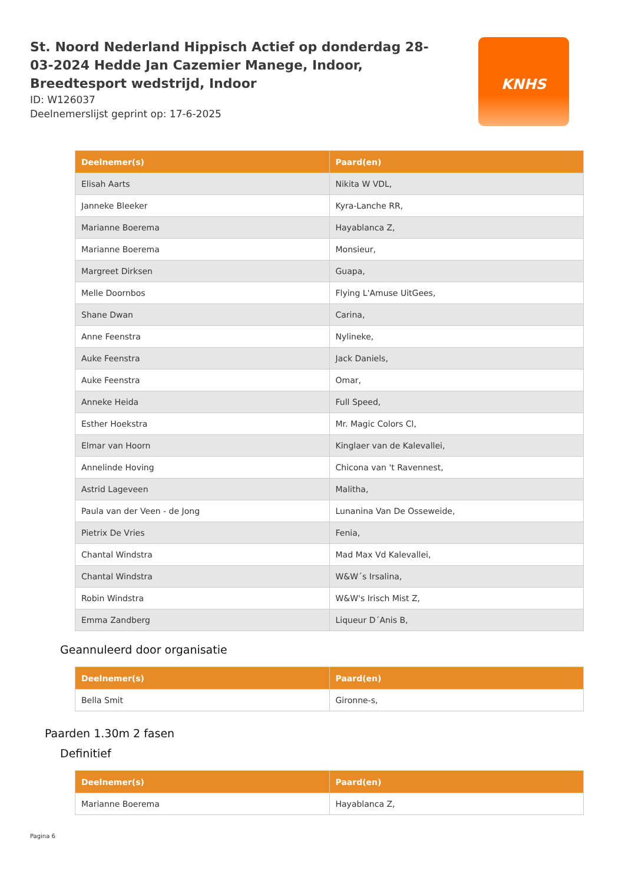St. Noord Nederland Hippisch Actief op donderdag 28-03-2024 Hedde Jan Cazemier Manege, Indoor, Breedtesport wedstrijd, Indoor
ID: W126037
Deelnemerslijst geprint op: 17-6-2025
KNHS
| Deelnemer(s) | Paard(en) |
| --- | --- |
| Elisah Aarts | Nikita W VDL, |
| Janneke Bleeker | Kyra-Lanche RR, |
| Marianne Boerema | Hayablanca Z, |
| Marianne Boerema | Monsieur, |
| Margreet Dirksen | Guapa, |
| Melle Doornbos | Flying L'Amuse UitGees, |
| Shane Dwan | Carina, |
| Anne Feenstra | Nylineke, |
| Auke Feenstra | Jack Daniels, |
| Auke Feenstra | Omar, |
| Anneke Heida | Full Speed, |
| Esther Hoekstra | Mr. Magic Colors Cl, |
| Elmar van Hoorn | Kinglaer van de Kalevallei, |
| Annelinde Hoving | Chicona van 't Ravennest, |
| Astrid Lageveen | Malitha, |
| Paula van der Veen - de Jong | Lunanina Van De Osseweide, |
| Pietrix De Vries | Fenia, |
| Chantal Windstra | Mad Max Vd Kalevallei, |
| Chantal Windstra | W&W´s Irsalina, |
| Robin Windstra | W&W's Irisch Mist Z, |
| Emma Zandberg | Liqueur D´Anis B, |
Geannuleerd door organisatie
| Deelnemer(s) | Paard(en) |
| --- | --- |
| Bella Smit | Gironne-s, |
Paarden 1.30m 2 fasen
Definitief
| Deelnemer(s) | Paard(en) |
| --- | --- |
| Marianne Boerema | Hayablanca Z, |
Pagina 6